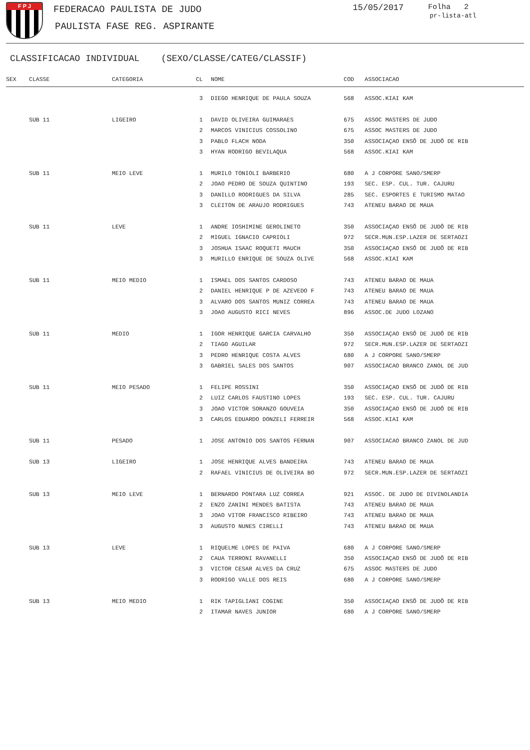F P J FEDERACAO PAULISTA DE JUDO
PAULISTA FASE REG. ASPIRANTE
15/05/2017 Folha 2
pr-lista-atl
CLASSIFICACAO INDIVIDUAL (SEXO/CLASSE/CATEG/CLASSIF)
| SEX | CLASSE | CATEGORIA | CL | NOME | COD | ASSOCIACAO |
| --- | --- | --- | --- | --- | --- | --- |
| | | | 3 | DIEGO HENRIQUE DE PAULA SOUZA | 568 | ASSOC.KIAI KAM |
| | SUB 11 | LIGEIRO | 1 | DAVID OLIVEIRA GUIMARAES | 675 | ASSOC MASTERS DE JUDO |
| | | | 2 | MARCOS VINICIUS COSSOLINO | 675 | ASSOC MASTERS DE JUDO |
| | | | 3 | PABLO FLACH NODA | 350 | ASSOCIAÇAO ENSÔ DE JUDÔ DE RIB |
| | | | 3 | HYAN RODRIGO BEVILAQUA | 568 | ASSOC.KIAI KAM |
| | SUB 11 | MEIO LEVE | 1 | MURILO TONIOLI BARBERIO | 680 | A J CORPORE SANO/SMERP |
| | | | 2 | JOAO PEDRO DE SOUZA QUINTINO | 193 | SEC. ESP. CUL. TUR. CAJURU |
| | | | 3 | DANILLO RODRIGUES DA SILVA | 285 | SEC. ESPORTES E TURISMO MATAO |
| | | | 3 | CLEITON DE ARAUJO RODRIGUES | 743 | ATENEU BARAO DE MAUA |
| | SUB 11 | LEVE | 1 | ANDRE IOSHIMINE GEROLINETO | 350 | ASSOCIAÇAO ENSÔ DE JUDÔ DE RIB |
| | | | 2 | MIGUEL IGNACIO CAPRIOLI | 972 | SECR.MUN.ESP.LAZER DE SERTAOZI |
| | | | 3 | JOSHUA ISAAC ROQUETI MAUCH | 350 | ASSOCIAÇAO ENSÔ DE JUDÔ DE RIB |
| | | | 3 | MURILLO ENRIQUE DE SOUZA OLIVE | 568 | ASSOC.KIAI KAM |
| | SUB 11 | MEIO MEDIO | 1 | ISMAEL DOS SANTOS CARDOSO | 743 | ATENEU BARAO DE MAUA |
| | | | 2 | DANIEL HENRIQUE P DE AZEVEDO F | 743 | ATENEU BARAO DE MAUA |
| | | | 3 | ALVARO DOS SANTOS MUNIZ CORREA | 743 | ATENEU BARAO DE MAUA |
| | | | 3 | JOAO AUGUSTO RICI NEVES | 896 | ASSOC.DE JUDO LOZANO |
| | SUB 11 | MEDIO | 1 | IGOR HENRIQUE GARCIA CARVALHO | 350 | ASSOCIAÇAO ENSÔ DE JUDÔ DE RIB |
| | | | 2 | TIAGO AGUILAR | 972 | SECR.MUN.ESP.LAZER DE SERTAOZI |
| | | | 3 | PEDRO HENRIQUE COSTA ALVES | 680 | A J CORPORE SANO/SMERP |
| | | | 3 | GABRIEL SALES DOS SANTOS | 907 | ASSOCIACAO BRANCO ZANOL DE JUD |
| | SUB 11 | MEIO PESADO | 1 | FELIPE ROSSINI | 350 | ASSOCIAÇAO ENSÔ DE JUDÔ DE RIB |
| | | | 2 | LUIZ CARLOS FAUSTINO LOPES | 193 | SEC. ESP. CUL. TUR. CAJURU |
| | | | 3 | JOAO VICTOR SORANZO GOUVEIA | 350 | ASSOCIAÇAO ENSÔ DE JUDÔ DE RIB |
| | | | 3 | CARLOS EDUARDO DONZELI FERREIR | 568 | ASSOC.KIAI KAM |
| | SUB 11 | PESADO | 1 | JOSE ANTONIO DOS SANTOS FERNAN | 907 | ASSOCIACAO BRANCO ZANOL DE JUD |
| | SUB 13 | LIGEIRO | 1 | JOSE HENRIQUE ALVES BANDEIRA | 743 | ATENEU BARAO DE MAUA |
| | | | 2 | RAFAEL VINICIUS DE OLIVEIRA BO | 972 | SECR.MUN.ESP.LAZER DE SERTAOZI |
| | SUB 13 | MEIO LEVE | 1 | BERNARDO PONTARA LUZ CORREA | 921 | ASSOC. DE JUDO DE DIVINOLANDIA |
| | | | 2 | ENZO ZANINI MENDES BATISTA | 743 | ATENEU BARAO DE MAUA |
| | | | 3 | JOAO VITOR FRANCISCO RIBEIRO | 743 | ATENEU BARAO DE MAUA |
| | | | 3 | AUGUSTO NUNES CIRELLI | 743 | ATENEU BARAO DE MAUA |
| | SUB 13 | LEVE | 1 | RIQUELME LOPES DE PAIVA | 680 | A J CORPORE SANO/SMERP |
| | | | 2 | CAUA TERRONI RAVANELLI | 350 | ASSOCIAÇAO ENSÔ DE JUDÔ DE RIB |
| | | | 3 | VICTOR CESAR ALVES DA CRUZ | 675 | ASSOC MASTERS DE JUDO |
| | | | 3 | RODRIGO VALLE DOS REIS | 680 | A J CORPORE SANO/SMERP |
| | SUB 13 | MEIO MEDIO | 1 | RIK TAPIGLIANI COGINE | 350 | ASSOCIAÇAO ENSÔ DE JUDÔ DE RIB |
| | | | 2 | ITAMAR NAVES JUNIOR | 680 | A J CORPORE SANO/SMERP |